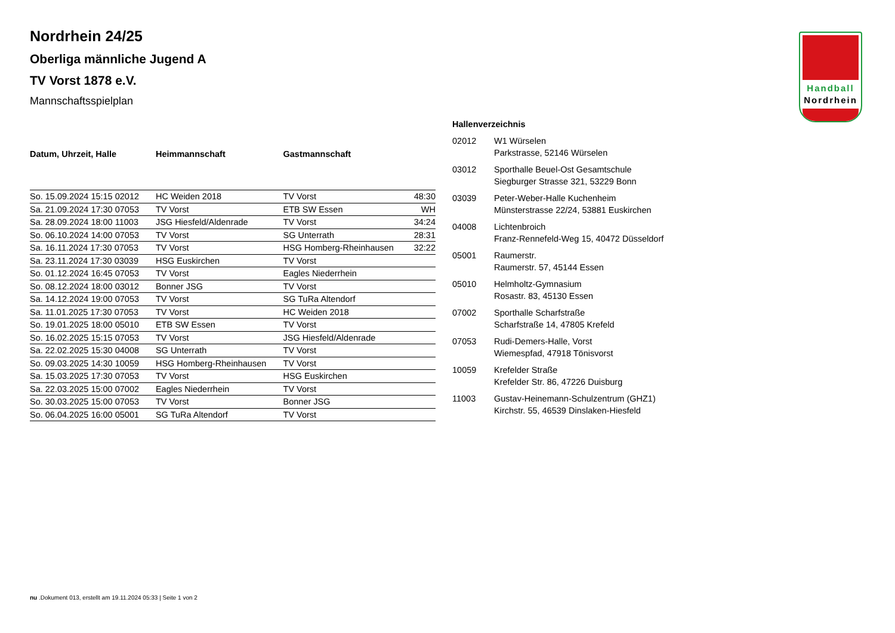Handball
Nordrhein
Nordrhein 24/25
Oberliga männliche Jugend A
TV Vorst 1878 e.V.
Mannschaftsspielplan
| Datum, Uhrzeit, Halle | Heimmannschaft | Gastmannschaft | |
| --- | --- | --- | --- |
| So. 15.09.2024 15:15 02012 | HC Weiden 2018 | TV Vorst | 48:30 |
| Sa. 21.09.2024 17:30 07053 | TV Vorst | ETB SW Essen | WH |
| Sa. 28.09.2024 18:00 11003 | JSG Hiesfeld/Aldenrade | TV Vorst | 34:24 |
| So. 06.10.2024 14:00 07053 | TV Vorst | SG Unterrath | 28:31 |
| Sa. 16.11.2024 17:30 07053 | TV Vorst | HSG Homberg-Rheinhausen | 32:22 |
| Sa. 23.11.2024 17:30 03039 | HSG Euskirchen | TV Vorst | |
| So. 01.12.2024 16:45 07053 | TV Vorst | Eagles Niederrhein | |
| So. 08.12.2024 18:00 03012 | Bonner JSG | TV Vorst | |
| Sa. 14.12.2024 19:00 07053 | TV Vorst | SG TuRa Altendorf | |
| Sa. 11.01.2025 17:30 07053 | TV Vorst | HC Weiden 2018 | |
| So. 19.01.2025 18:00 05010 | ETB SW Essen | TV Vorst | |
| So. 16.02.2025 15:15 07053 | TV Vorst | JSG Hiesfeld/Aldenrade | |
| Sa. 22.02.2025 15:30 04008 | SG Unterrath | TV Vorst | |
| So. 09.03.2025 14:30 10059 | HSG Homberg-Rheinhausen | TV Vorst | |
| Sa. 15.03.2025 17:30 07053 | TV Vorst | HSG Euskirchen | |
| Sa. 22.03.2025 15:00 07002 | Eagles Niederrhein | TV Vorst | |
| So. 30.03.2025 15:00 07053 | TV Vorst | Bonner JSG | |
| So. 06.04.2025 16:00 05001 | SG TuRa Altendorf | TV Vorst | |
| Hallenverzeichnis | |
| --- | --- |
| 02012 | W1 Würselen Parkstrasse, 52146 Würselen |
| 03012 | Sporthalle Beuel-Ost Gesamtschule Siegburger Strasse 321, 53229 Bonn |
| 03039 | Peter-Weber-Halle Kuchenheim Münsterstrasse 22/24, 53881 Euskirchen |
| 04008 | Lichtenbroich Franz-Rennefeld-Weg 15, 40472 Düsseldorf |
| 05001 | Raumerstr. Raumerstr. 57, 45144 Essen |
| 05010 | Helmholtz-Gymnasium Rosastr. 83, 45130 Essen |
| 07002 | Sporthalle Scharfstraße Scharfstraße 14, 47805 Krefeld |
| 07053 | Rudi-Demers-Halle, Vorst Wiemespfad, 47918 Tönisvorst |
| 10059 | Krefelder Straße Krefelder Str. 86, 47226 Duisburg |
| 11003 | Gustav-Heinemann-Schulzentrum (GHZ1) Kirchstr. 55, 46539 Dinslaken-Hiesfeld |
nu .Dokument 013, erstellt am 19.11.2024 05:33 | Seite 1 von 2